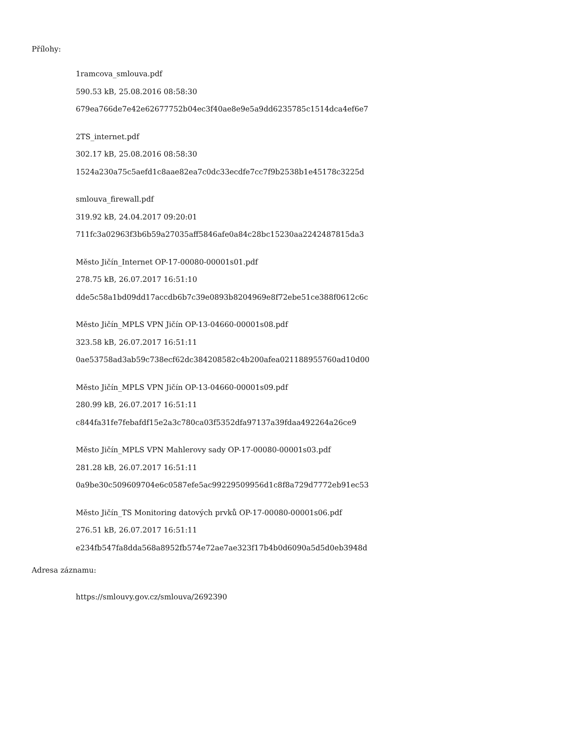Přílohy:
1ramcova_smlouva.pdf
590.53 kB, 25.08.2016 08:58:30
679ea766de7e42e62677752b04ec3f40ae8e9e5a9dd6235785c1514dca4ef6e7
2TS_internet.pdf
302.17 kB, 25.08.2016 08:58:30
1524a230a75c5aefd1c8aae82ea7c0dc33ecdfe7cc7f9b2538b1e45178c3225d
smlouva_firewall.pdf
319.92 kB, 24.04.2017 09:20:01
711fc3a02963f3b6b59a27035aff5846afe0a84c28bc15230aa2242487815da3
Město Jičín_Internet OP-17-00080-00001s01.pdf
278.75 kB, 26.07.2017 16:51:10
dde5c58a1bd09dd17accdb6b7c39e0893b8204969e8f72ebe51ce388f0612c6c
Město Jičín_MPLS VPN Jičín OP-13-04660-00001s08.pdf
323.58 kB, 26.07.2017 16:51:11
0ae53758ad3ab59c738ecf62dc384208582c4b200afea021188955760ad10d00
Město Jičín_MPLS VPN Jičín OP-13-04660-00001s09.pdf
280.99 kB, 26.07.2017 16:51:11
c844fa31fe7febafdf15e2a3c780ca03f5352dfa97137a39fdaa492264a26ce9
Město Jičín_MPLS VPN Mahlerovy sady OP-17-00080-00001s03.pdf
281.28 kB, 26.07.2017 16:51:11
0a9be30c509609704e6c0587efe5ac99229509956d1c8f8a729d7772eb91ec53
Město Jičín_TS Monitoring datových prvků OP-17-00080-00001s06.pdf
276.51 kB, 26.07.2017 16:51:11
e234fb547fa8dda568a8952fb574e72ae7ae323f17b4b0d6090a5d5d0eb3948d
Adresa záznamu:
https://smlouvy.gov.cz/smlouva/2692390